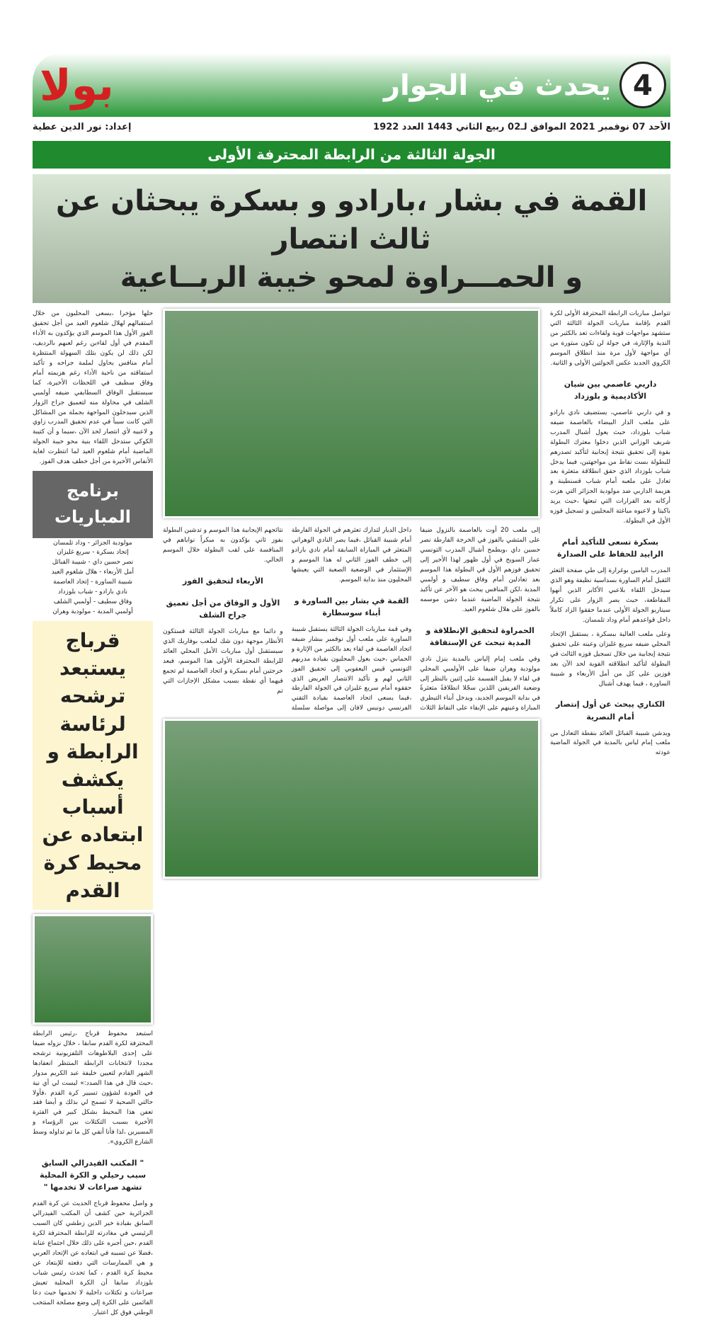4
يحدث في الجوار
بولا
الأحد 07 نوفمبر 2021 الموافق لـ02 ربيع الثاني 1443 العدد 1922 إعداد: نور الدين عطية
الجولة الثالثة من الرابطة المحترفة الأولى
القمة في بشار ،بارادو و بسكرة يبحثان عن ثالث انتصار
و الحمـــراوة لمحو خيبة الربــاعية
تتواصل مباريات الرابطة المحترفة الأولى لكرة القدم بإقامة مباريات الجولة الثالثة التي ستشهد مواجهات قوية ولقاءات تعد بالكثير من الندية والإثارة، في جولة لن تكون مبتورة من أي مواجهة لأول مرة منذ انطلاق الموسم الكروي الجديد عكس الجولتين الأولى و الثانية.
داربي عاصمي بين شبان الأكاديمية و بلوزداد
و في داربي عاصمي، يستضيف نادي بارادو على ملعب الدار البيضاء بالعاصمة ضيفه شباب بلوزداد، حيث يعول أشبال المدرب شريف الوزاني الذين دخلوا معترك البطولة بقوة إلى تحقيق نتيجة إيجابية لتأكيد تصدرهم للبطولة بست نقاط من مواجهتين، فيما يدخل شباب بلوزداد الذي حقق انطلاقة متعثرة بعد تعادل على ملعبه أمام شباب قسنطينة و هزيمة الداربي ضد مولودية الجزائر التي هزت أركانه بعد القرارات التي تبعتها ،حيث يريد باكيتا و لاعبوه مباغتة المحليين و تسجيل فوزه الأول في البطولة.
بسكرة تسعى للتأكيد أمام الرابيد للحفاظ على الصدارة
المدرب اليامين بوغرارة إلى طي صفحة التعثر الثقيل أمام الساورة بسداسية نظيفة وهو الذي سيدخل اللقاء بلاعبي الأكابر الذين أنهوا المقاطعة، حيث يصر الزوار على تكرار سيناريو الجولة الأولى عندما حققوا الزاد كاملاً داخل قواعدهم أمام وداد تلمسان.
وعلى ملعب العالية ببسكرة ، يستقبل الإتحاد المحلي ضيفه سريع غليزان وعينه على تحقيق نتيجة إيجابية من خلال تسجيل فوزه الثالث في البطولة لتأكيد انطلاقته القوية لحد الآن بعد فوزين على كل من أمل الأربعاء و شبيبة الساورة ، فيما يهدف أشبال
الكناري يبحث عن أول إنتصار أمام النصرية
ويدشن شبيبة القبائل العائد بنقطة التعادل من ملعب إمام لياس بالمدية في الجولة الماضية عودته
إلى ملعب 20 أوت بالعاصمة بالنزول ضيفا على المتشي بالفوز في الخرجة الفارطة نصر حسين داي ،ويطمح أشبال المدرب التونسي عمار السويح في أول ظهور لهذا الأخير إلى تحقيق فوزهم الأول في البطولة هذا الموسم بعد تعادلين أمام وفاق سطيف و أولمبي المدية ،لكن المنافس يبحث هو الآخر عن تأكيد نتيجة الجولة الماضية عندما دشن موسمه بالفوز على هلال شلغوم العيد.
الحمراوة لتحقيق الإنطلاقة و المدية تبحث عن الإستفاقة
وفي ملعب إمام إلياس بالمدية ينزل نادي مولودية وهران ضيفا على الأولمبي المحلي في لقاء لا يقبل القسمة على إثنين بالنظر إلى وضعية الفريقين اللذين سجّلا انطلاقةً متعثرةً في بداية الموسم الجديد، ويدخل أبناء التيطري المباراة وعينهم على الإبقاء على النقاط الثلاث داخل الديار لتدارك تعثرهم في الجولة الفارطة أمام شبيبة القبائل ،فيما يصر النادي الوهراني المتعثر في المباراة السابقة أمام نادي بارادو إلى خطف الفوز الثاني له هذا الموسم و الإستثمار في الوضعية الصعبة التي يعيشها المحليون منذ بداية الموسم.
القمة في بشار بين الساورة و أبناء سوسطارة
وفي قمة مباريات الجولة الثالثة يستقبل شبيبة الساورة على ملعب أول نوفمبر ببشار ضيفه اتحاد العاصمة في لقاء يعد بالكثير من الإثارة و الحماس ،حيث يعول المحليون بقيادة مدربهم التونسي قيس اليعقوبي إلى تحقيق الفوز الثاني لهم و تأكيد الانتصار العريض الذي حققوه أمام سريع غليزان في الجولة الفارطة ،فيما يسعى اتحاد العاصمة بقيادة التقني الفرنسي دونيس لافان إلى مواصلة سلسلة نتائجهم الإيجابية هذا الموسم و تدشين البطولة بفوز ثاني يؤكدون به مبكراً نواياهم في المنافسة على لقب البطولة خلال الموسم الحالي.
الأربعاء لتحقيق الفوز
الأول و الوفاق من أجل تعميق جراح الشلف
و دائما مع مباريات الجولة الثالثة فستكون الأنظار موجهة دون شك لملعب بوفاريك الذي سيستقبل أول مباريات الأمل المحلي العائد للرابطة المحترفة الأولى هذا الموسم، فبعد خرجتين أمام بسكرة و اتحاد العاصمة لم تجمع فيهما أي نقطة بسبب مشكل الإجازات التي تم
حلها مؤخرا ،يسعى المحليون من خلال استقبالهم لهلال شلغوم العيد من أجل تحقيق الفوز الأول هذا الموسم الذي يؤكدون به الأداء المقدم في أول لقاءين رغم لعبهم بالرديف، لكن ذلك لن يكون بتلك السهولة المنتظرة أمام منافس يحاول لملمة جراحه و تأكيد استفاقته من ناحية الأداء رغم هزيمته أمام وفاق سطيف في اللحظات الأخيرة، كما سيستقبل الوفاق السطايفي ضيفه أولمبي الشلف في محاولة منه لتعميق جراح الزوار الذين سيدخلون المواجهة بجملة من المشاكل التي كانت سبباً في عدم تحقيق المدرب زاوي و لاعبيه لأي انتصار لحد الآن ،سيما و أن كتيبة الكوكي ستدخل اللقاء بنية محو خيبة الجولة الماضية أمام شلغوم العيد لما انتظرت لغاية الأنفاس الأخيرة من أجل خطف هدف الفوز.
برنامج المباريات
مولودية الجزائر - وداد تلمسان
إتحاد بسكرة - سريع غليزان
نصر حسين داي - شبيبة القبائل
أمل الأربعاء - هلال شلغوم العيد
شبيبة الساورة - إتحاد العاصمة
نادي بارادو - شباب بلوزداد
وفاق سطيف - أولمبي الشلف
أولمبي المدية - مولودية وهران
قرباج يستبعد ترشحه لرئاسة الرابطة و يكشف أسباب ابتعاده عن محيط كرة القدم
استبعد محفوظ قرباج ،رئيس الرابطة المحترفة لكرة القدم سابقا ، خلال نزوله ضيفا على إحدى البلاطوهات التلفزيونية ترشحه مجددا لانتخابات الرابطة المنتظر انعقادها الشهر القادم لتعيين خليفة عبد الكريم مدوار ،حيث قال في هذا الصدد:» ليست لي أي نية في العودة لشؤون تسيير كرة القدم ،فأولا حالتي الصحية لا تسمح لي بذلك و أيضا فقد تعفن هذا المحيط بشكل كبير في الفترة الأخيرة بسبب التكتلات بين الرؤساء و المسيرين ،لذا فأنا أنفي كل ما تم تداوله وسط الشارع الكروي».
" المكتب الفيدرالي السابق سبب رحيلي و الكرة المحلية تشهد صراعات لا تخدمها "
و واصل محفوظ قرباج الحديث عن كرة القدم الجزائرية حين كشف أن المكتب الفيدرالي السابق بقيادة خير الدين زطشي كان السبب الرئيسي في مغادرته للرابطة المحترفة لكرة القدم ،حين أجبره على ذلك خلال اجتماع عنابة ،فضلا عن تسببه في ابتعاده عن الإتحاد العربي و هي الممارسات التي دفعته للإبتعاد عن محيط كرة القدم ، كما تحدث رئيس شباب بلوزداد سابقا أن الكرة المحلية تعيش صراعات و تكتلات داخلية لا تخدمها حيث دعا القائمين على الكرة إلى وضع مصلحة المنتخب الوطني فوق كل اعتبار.